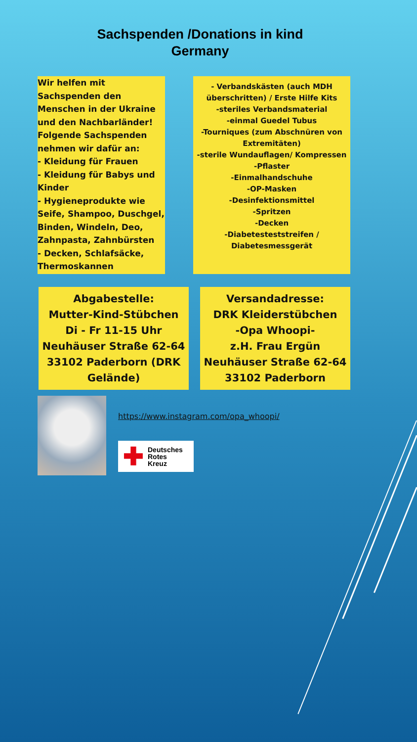Sachspenden /Donations in kind
Germany
Wir helfen mit Sachspenden den Menschen in der Ukraine und den Nachbarländer! Folgende Sachspenden nehmen wir dafür an:
- Kleidung für Frauen
- Kleidung für Babys und Kinder
- Hygieneprodukte wie Seife, Shampoo, Duschgel, Binden, Windeln, Deo, Zahnpasta, Zahnbürsten
- Decken, Schlafsäcke, Thermoskannen
- Verbandskästen (auch MDH überschritten) / Erste Hilfe Kits
-steriles Verbandsmaterial
-einmal Guedel Tubus
-Tourniques (zum Abschnüren von Extremitäten)
-sterile Wundauflagen/ Kompressen
-Pflaster
-Einmalhandschuhe
-OP-Masken
-Desinfektionsmittel
-Spritzen
-Decken
-Diabetesteststreifen / Diabetesmessgerät
Abgabestelle:
Mutter-Kind-Stübchen
Di - Fr 11-15 Uhr
Neuhäuser Straße 62-64
33102 Paderborn (DRK Gelände)
Versandadresse:
DRK Kleiderstübchen
-Opa Whoopi-
z.H. Frau Ergün
Neuhäuser Straße 62-64
33102 Paderborn
https://www.instagram.com/opa_whoopi/
✚ Deutsches
Rotes
Kreuz